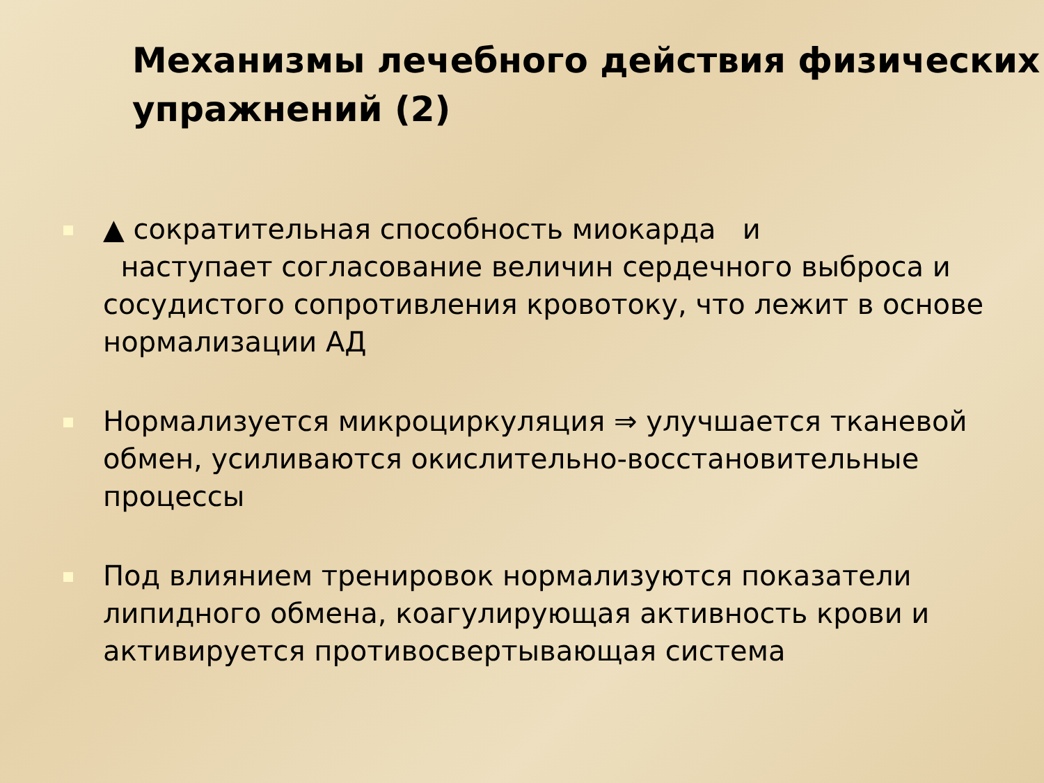Механизмы лечебного действия физических упражнений (2)
▲ сократительная способность миокарда и
наступает согласование величин сердечного выброса и сосудистого сопротивления кровотоку, что лежит в основе нормализации АД
Нормализуется микроциркуляция ⇒ улучшается тканевой обмен, усиливаются окислительно-восстановительные процессы
Под влиянием тренировок нормализуются показатели липидного обмена, коагулирующая активность крови и активируется противосвертывающая система